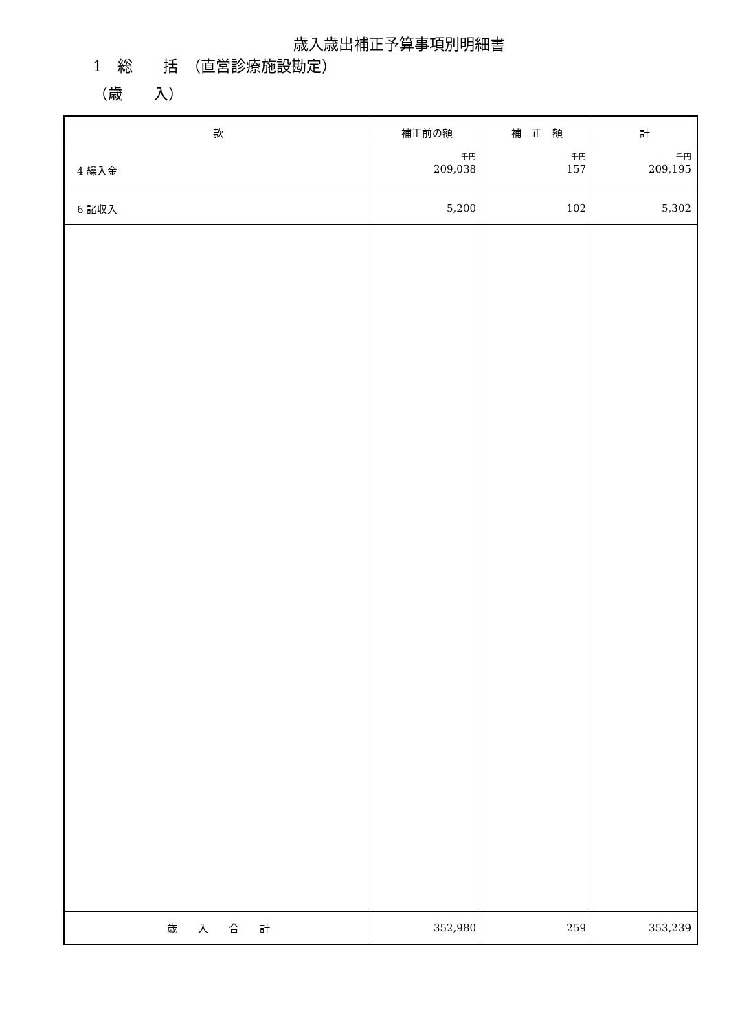歳入歳出補正予算事項別明細書
1　総　　括　（直営診療施設勘定）
（歳　　入）
| 款 | 補正前の額 | 補 正 額 | 計 |
| --- | --- | --- | --- |
| 4 繰入金 | 千円 209,038 | 千円 157 | 千円 209,195 |
| 6 諸収入 | 5,200 | 102 | 5,302 |
| 歳 入 合 計 | 352,980 | 259 | 353,239 |